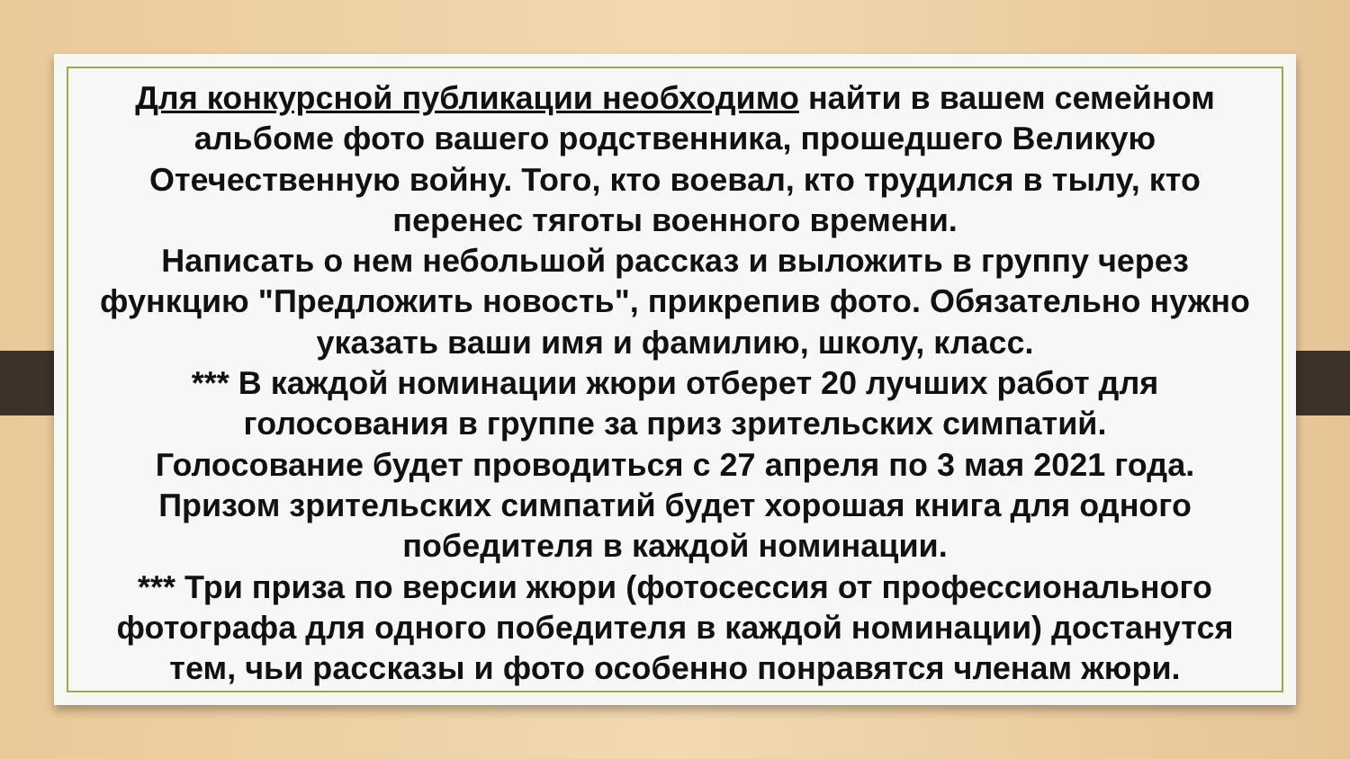Для конкурсной публикации необходимо найти в вашем семейном альбоме фото вашего родственника, прошедшего Великую Отечественную войну. Того, кто воевал, кто трудился в тылу, кто перенес тяготы военного времени.
Написать о нем небольшой рассказ и выложить в группу через функцию "Предложить новость", прикрепив фото. Обязательно нужно указать ваши имя и фамилию, школу, класс.
*** В каждой номинации жюри отберет 20 лучших работ для голосования в группе за приз зрительских симпатий.
Голосование будет проводиться с 27 апреля по 3 мая 2021 года.
Призом зрительских симпатий будет хорошая книга для одного победителя в каждой номинации.
*** Три приза по версии жюри (фотосессия от профессионального фотографа для одного победителя в каждой номинации) достанутся тем, чьи рассказы и фото особенно понравятся членам жюри.